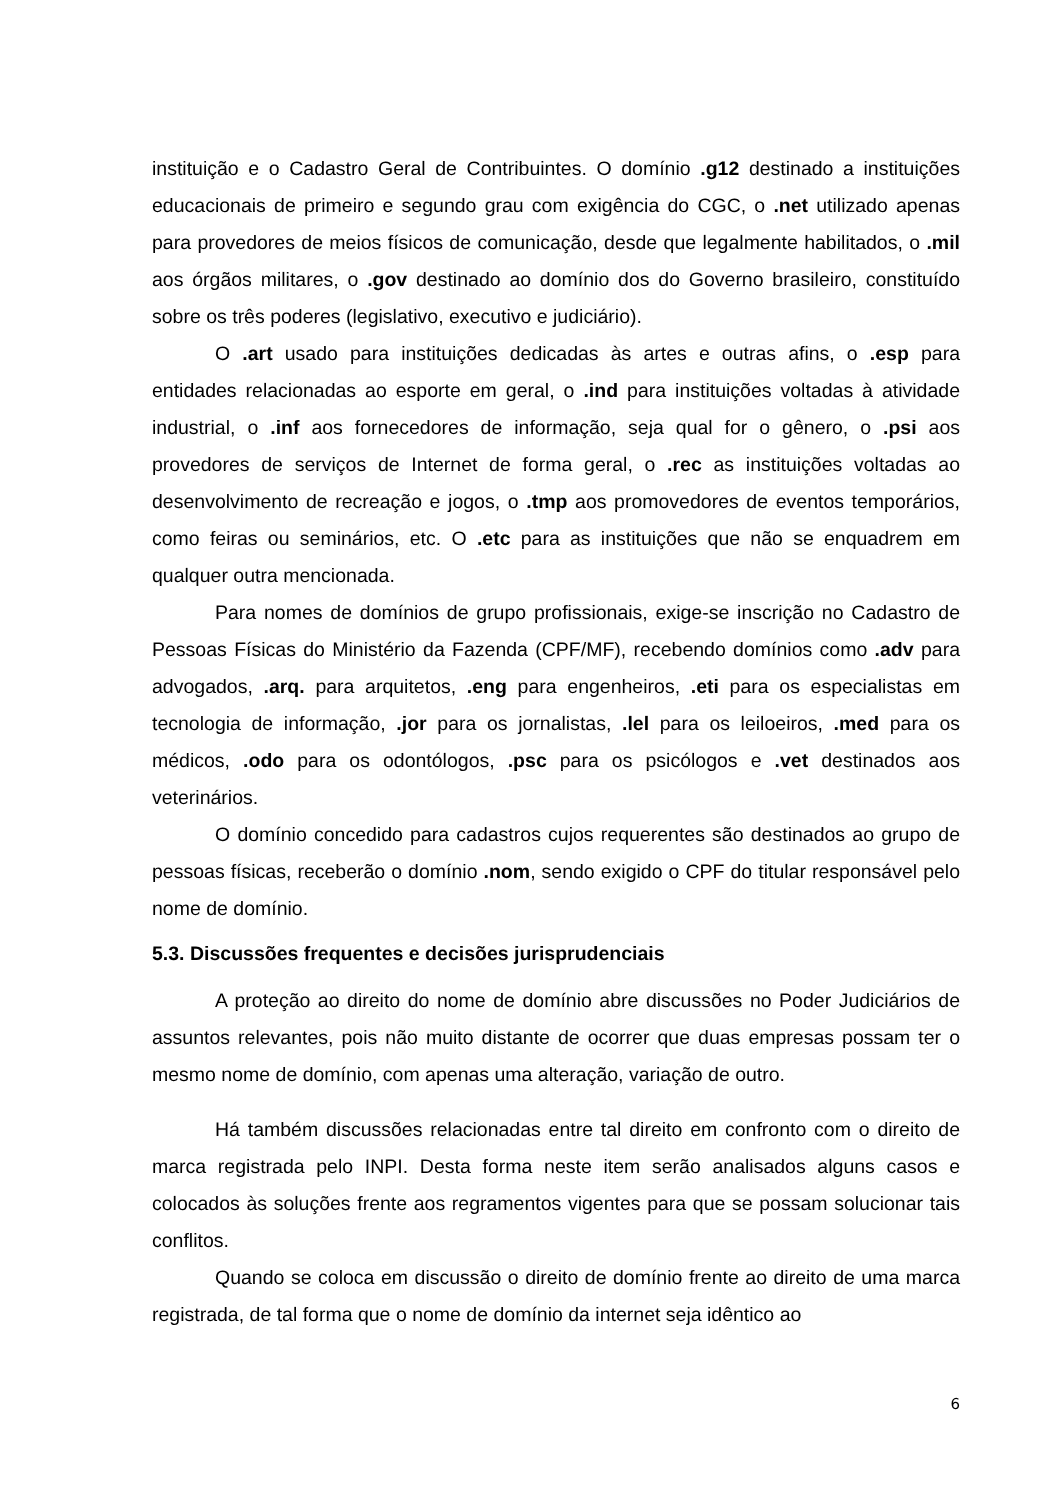instituição e o Cadastro Geral de Contribuintes. O domínio .g12 destinado a instituições educacionais de primeiro e segundo grau com exigência do CGC, o .net utilizado apenas para provedores de meios físicos de comunicação, desde que legalmente habilitados, o .mil aos órgãos militares, o .gov destinado ao domínio dos do Governo brasileiro, constituído sobre os três poderes (legislativo, executivo e judiciário).
O .art usado para instituições dedicadas às artes e outras afins, o .esp para entidades relacionadas ao esporte em geral, o .ind para instituições voltadas à atividade industrial, o .inf aos fornecedores de informação, seja qual for o gênero, o .psi aos provedores de serviços de Internet de forma geral, o .rec as instituições voltadas ao desenvolvimento de recreação e jogos, o .tmp aos promovedores de eventos temporários, como feiras ou seminários, etc. O .etc para as instituições que não se enquadrem em qualquer outra mencionada.
Para nomes de domínios de grupo profissionais, exige-se inscrição no Cadastro de Pessoas Físicas do Ministério da Fazenda (CPF/MF), recebendo domínios como .adv para advogados, .arq. para arquitetos, .eng para engenheiros, .eti para os especialistas em tecnologia de informação, .jor para os jornalistas, .lel para os leiloeiros, .med para os médicos, .odo para os odontólogos, .psc para os psicólogos e .vet destinados aos veterinários.
O domínio concedido para cadastros cujos requerentes são destinados ao grupo de pessoas físicas, receberão o domínio .nom, sendo exigido o CPF do titular responsável pelo nome de domínio.
5.3. Discussões frequentes e decisões jurisprudenciais
A proteção ao direito do nome de domínio abre discussões no Poder Judiciários de assuntos relevantes, pois não muito distante de ocorrer que duas empresas possam ter o mesmo nome de domínio, com apenas uma alteração, variação de outro.
Há também discussões relacionadas entre tal direito em confronto com o direito de marca registrada pelo INPI. Desta forma neste item serão analisados alguns casos e colocados às soluções frente aos regramentos vigentes para que se possam solucionar tais conflitos.
Quando se coloca em discussão o direito de domínio frente ao direito de uma marca registrada, de tal forma que o nome de domínio da internet seja idêntico ao
6